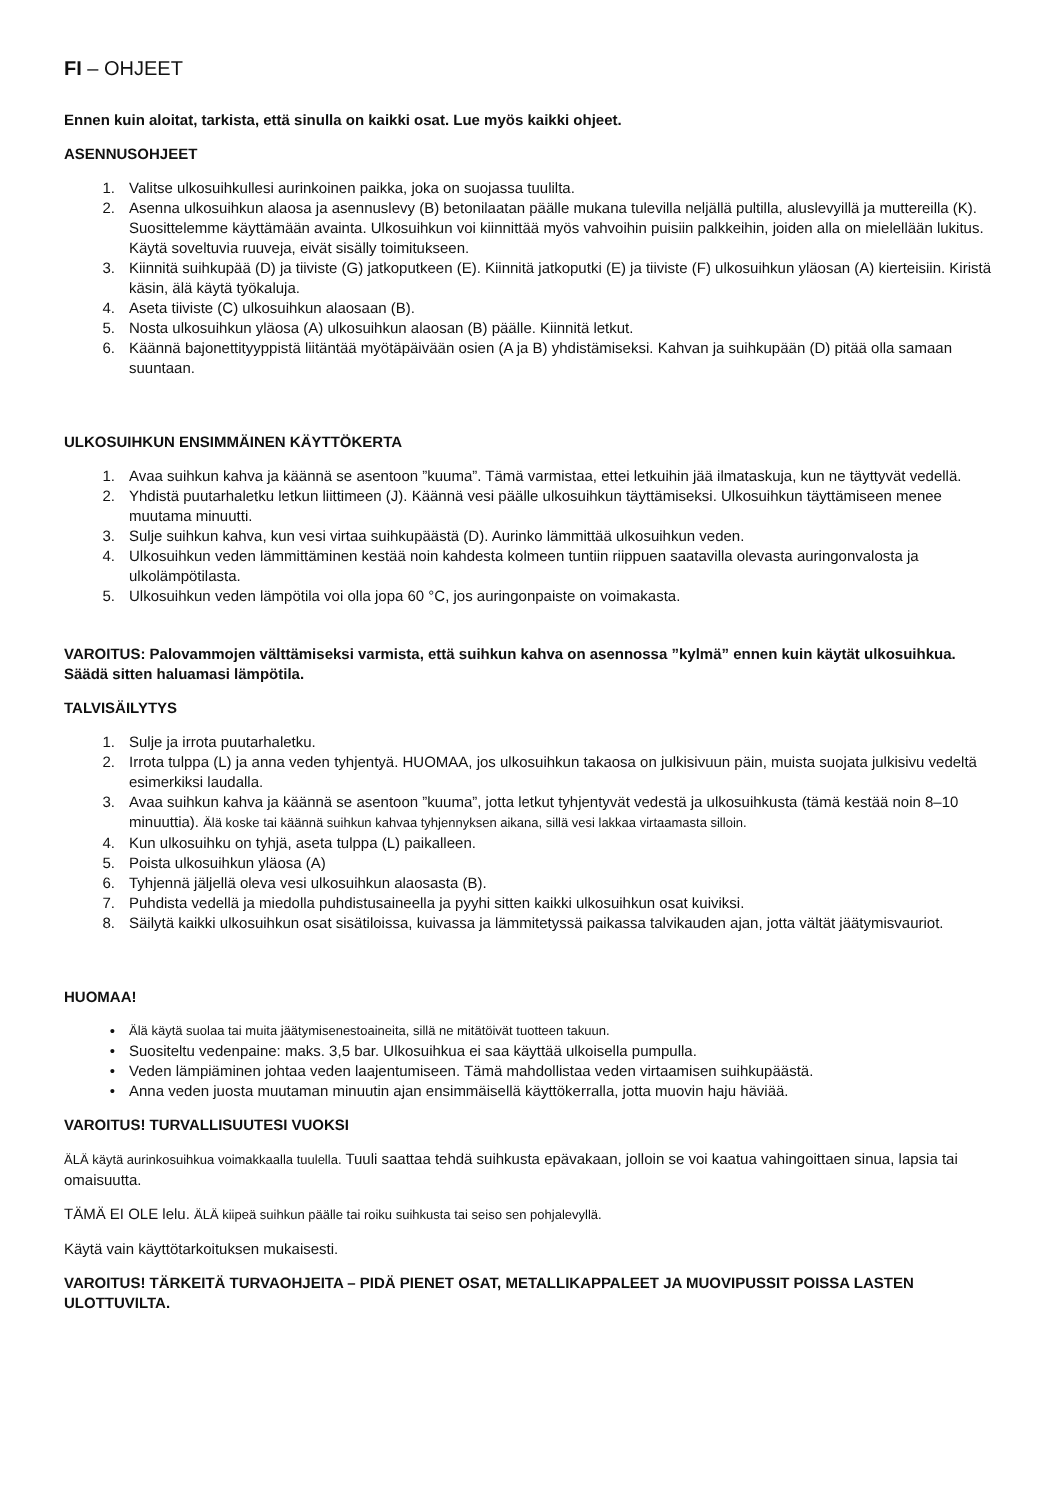FI – OHJEET
Ennen kuin aloitat, tarkista, että sinulla on kaikki osat. Lue myös kaikki ohjeet.
ASENNUSOHJEET
1. Valitse ulkosuihkullesi aurinkoinen paikka, joka on suojassa tuulilta.
2. Asenna ulkosuihkun alaosa ja asennuslevy (B) betonilaatan päälle mukana tulevilla neljällä pultilla, aluslevyillä ja muttereilla (K). Suosittelemme käyttämään avainta. Ulkosuihkun voi kiinnittää myös vahvoihin puisiin palkkeihin, joiden alla on mielellään lukitus. Käytä soveltuvia ruuveja, eivät sisälly toimitukseen.
3. Kiinnitä suihkupää (D) ja tiiviste (G) jatkoputkeen (E). Kiinnitä jatkoputki (E) ja tiiviste (F) ulkosuihkun yläosan (A) kierteisiin. Kiristä käsin, älä käytä työkaluja.
4. Aseta tiiviste (C) ulkosuihkun alaosaan (B).
5. Nosta ulkosuihkun yläosa (A) ulkosuihkun alaosan (B) päälle. Kiinnitä letkut.
6. Käännä bajonettityyppistä liitäntää myötäpäivään osien (A ja B) yhdistämiseksi. Kahvan ja suihkupään (D) pitää olla samaan suuntaan.
ULKOSUIHKUN ENSIMMÄINEN KÄYTTÖKERTA
1. Avaa suihkun kahva ja käännä se asentoon ”kuuma”. Tämä varmistaa, ettei letkuihin jää ilmataskuja, kun ne täyttyvät vedellä.
2. Yhdistä puutarhaletku letkun liittimeen (J). Käännä vesi päälle ulkosuihkun täyttämiseksi. Ulkosuihkun täyttämiseen menee muutama minuutti.
3. Sulje suihkun kahva, kun vesi virtaa suihkupäästä (D). Aurinko lämmittää ulkosuihkun veden.
4. Ulkosuihkun veden lämmittäminen kestää noin kahdesta kolmeen tuntiin riippuen saatavilla olevasta auringonvalosta ja ulkolämpötilasta.
5. Ulkosuihkun veden lämpötila voi olla jopa 60 °C, jos auringonpaiste on voimakasta.
VAROITUS: Palovammojen välttämiseksi varmista, että suihkun kahva on asennossa ”kylmä” ennen kuin käytät ulkosuihkua. Säädä sitten haluamasi lämpötila.
TALVISÄILYTYS
1. Sulje ja irrota puutarhaletku.
2. Irrota tulppa (L) ja anna veden tyhjentyä. HUOMAA, jos ulkosuihkun takaosa on julkisivuun päin, muista suojata julkisivu vedeltä esimerkiksi laudalla.
3. Avaa suihkun kahva ja käännä se asentoon ”kuuma”, jotta letkut tyhjentyvät vedestä ja ulkosuihkusta (tämä kestää noin 8–10 minuuttia). Älä koske tai käännä suihkun kahvaa tyhjennyksen aikana, sillä vesi lakkaa virtaamasta silloin.
4. Kun ulkosuihku on tyhjä, aseta tulppa (L) paikalleen.
5. Poista ulkosuihkun yläosa (A)
6. Tyhjennä jäljellä oleva vesi ulkosuihkun alaosasta (B).
7. Puhdista vedellä ja miedolla puhdistusaineella ja pyyhi sitten kaikki ulkosuihkun osat kuiviksi.
8. Säilytä kaikki ulkosuihkun osat sisätiloissa, kuivassa ja lämmitetyssä paikassa talvikauden ajan, jotta vältät jäätymisvauriot.
HUOMAA!
• Älä käytä suolaa tai muita jäätymisenestoaineita, sillä ne mitätöivät tuotteen takuun.
• Suositeltu vedenpaine: maks. 3,5 bar. Ulkosuihkua ei saa käyttää ulkoisella pumpulla.
• Veden lämpiäminen johtaa veden laajentumiseen. Tämä mahdollistaa veden virtaamisen suihkupäästä.
• Anna veden juosta muutaman minuutin ajan ensimmäisellä käyttökerralla, jotta muovin haju häviää.
VAROITUS! TURVALLISUUTESI VUOKSI
ÄLÄ käytä aurinkosuihkua voimakkaalla tuulella. Tuuli saattaa tehdä suihkusta epävakaan, jolloin se voi kaatua vahingoittaen sinua, lapsia tai omaisuutta.
TÄMÄ EI OLE lelu. ÄLÄ kiipeä suihkun päälle tai roiku suihkusta tai seiso sen pohjalevyllä.
Käytä vain käyttötarkoituksen mukaisesti.
VAROITUS! TÄRKEITÄ TURVAOHJEITA – PIDÄ PIENET OSAT, METALLIKAPPALEET JA MUOVIPUSSIT POISSA LASTEN ULOTTUVILTA.